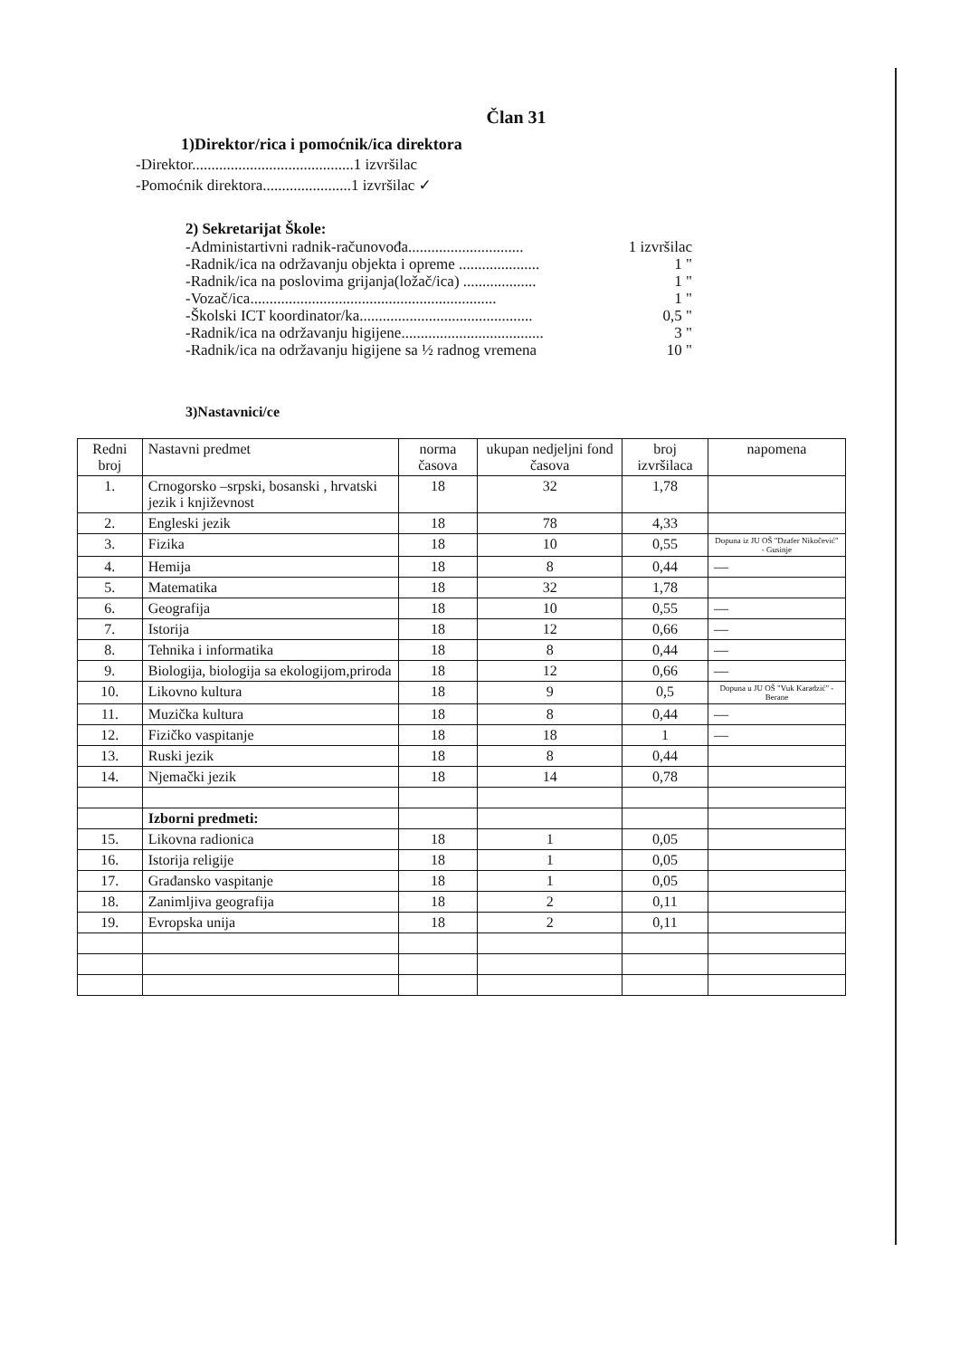Član 31
1)Direktor/rica i pomoćnik/ica direktora
-Direktor..........................................1 izvršilac
-Pomoćnik direktora.......................1 izvršilac ✓
2) Sekretarijat Škole:
-Administartivni radnik-računovođa.............................. 1 izvršilac
-Radnik/ica na održavanju objekta i opreme ..................... 1 "
-Radnik/ica na poslovima grijanja(ložač/ica) ................... 1 "
-Vozač/ica................................................................ 1 "
-Školski ICT koordinator/ka............................................. 0,5 "
-Radnik/ica na održavanju higijene..................................... 3 "
-Radnik/ica na održavanju higijene sa ½ radnog vremena 10 "
3)Nastavnici/ce
| Redni broj | Nastavni predmet | norma časova | ukupan nedjeljni fond časova | broj izvršilaca | napomena |
| --- | --- | --- | --- | --- | --- |
| 1. | Crnogorsko –srpski, bosanski , hrvatski jezik i književnost | 18 | 32 | 1,78 | |
| 2. | Engleski jezik | 18 | 78 | 4,33 | |
| 3. | Fizika | 18 | 10 | 0,55 | Dopuna iz JU OŠ "Dzafer Nikočević" - Gusinje |
| 4. | Hemija | 18 | 8 | 0,44 | — |
| 5. | Matematika | 18 | 32 | 1,78 | |
| 6. | Geografija | 18 | 10 | 0,55 | — |
| 7. | Istorija | 18 | 12 | 0,66 | — |
| 8. | Tehnika i informatika | 18 | 8 | 0,44 | — |
| 9. | Biologija, biologija sa ekologijom,priroda | 18 | 12 | 0,66 | — |
| 10. | Likovno kultura | 18 | 9 | 0,5 | Dopuna u JU OŠ "Vuk Karadzić" - Berane |
| 11. | Muzička kultura | 18 | 8 | 0,44 | — |
| 12. | Fizičko vaspitanje | 18 | 18 | 1 | — |
| 13. | Ruski jezik | 18 | 8 | 0,44 | |
| 14. | Njemački jezik | 18 | 14 | 0,78 | |
| | Izborni predmeti: | | | | |
| 15. | Likovna radionica | 18 | 1 | 0,05 | |
| 16. | Istorija religije | 18 | 1 | 0,05 | |
| 17. | Građansko vaspitanje | 18 | 1 | 0,05 | |
| 18. | Zanimljiva geografija | 18 | 2 | 0,11 | |
| 19. | Evropska unija | 18 | 2 | 0,11 | |